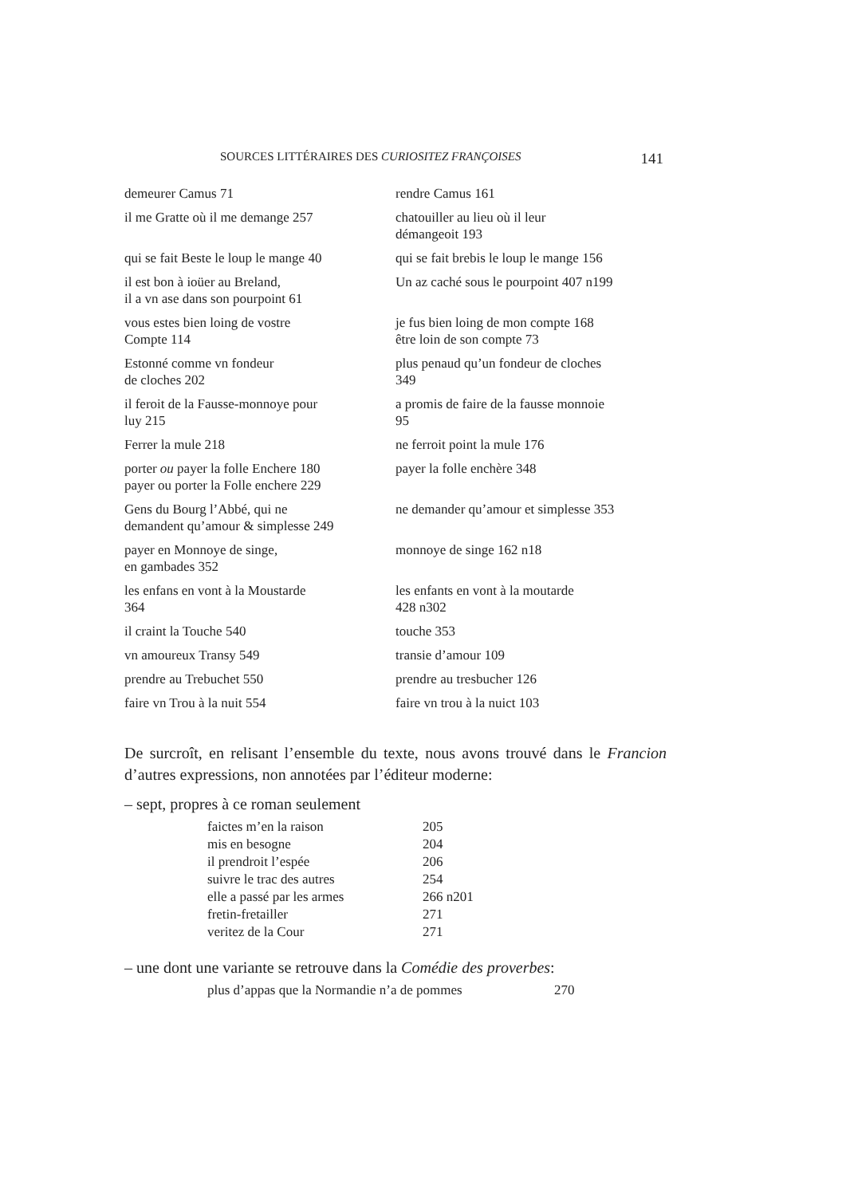SOURCES LITTÉRAIRES DES CURIOSITEZ FRANÇOISES 141
| demeurer Camus 71 | rendre Camus 161 |
| il me Gratte où il me demange 257 | chatouiller au lieu où il leur démangeoit 193 |
| qui se fait Beste le loup le mange 40 | qui se fait brebis le loup le mange 156 |
| il est bon à ioüer au Breland, il a vn ase dans son pourpoint 61 | Un az caché sous le pourpoint 407 n199 |
| vous estes bien loing de vostre Compte 114 | je fus bien loing de mon compte 168 être loin de son compte 73 |
| Estonné comme vn fondeur de cloches 202 | plus penaud qu’un fondeur de cloches 349 |
| il feroit de la Fausse-monnoye pour luy 215 | a promis de faire de la fausse monnoie 95 |
| Ferrer la mule 218 | ne ferroit point la mule 176 |
| porter ou payer la folle Enchere 180 payer ou porter la Folle enchere 229 | payer la folle enchère 348 |
| Gens du Bourg l’Abbé, qui ne demandent qu’amour & simplesse 249 | ne demander qu’amour et simplesse 353 |
| payer en Monnoye de singe, en gambades 352 | monnoye de singe 162 n18 |
| les enfans en vont à la Moustarde 364 | les enfants en vont à la moutarde 428 n302 |
| il craint la Touche 540 | touche 353 |
| vn amoureux Transy 549 | transie d’amour 109 |
| prendre au Trebuchet 550 | prendre au tresbucher 126 |
| faire vn Trou à la nuit 554 | faire vn trou à la nuict 103 |
De surcroît, en relisant l’ensemble du texte, nous avons trouvé dans le Francion d’autres expressions, non annotées par l’éditeur moderne:
– sept, propres à ce roman seulement
| faictes m’en la raison | 205 |
| mis en besogne | 204 |
| il prendroit l’espée | 206 |
| suivre le trac des autres | 254 |
| elle a passé par les armes | 266 n201 |
| fretin-fretailler | 271 |
| veritez de la Cour | 271 |
– une dont une variante se retrouve dans la Comédie des proverbes:
| plus d’appas que la Normandie n’a de pommes | 270 |